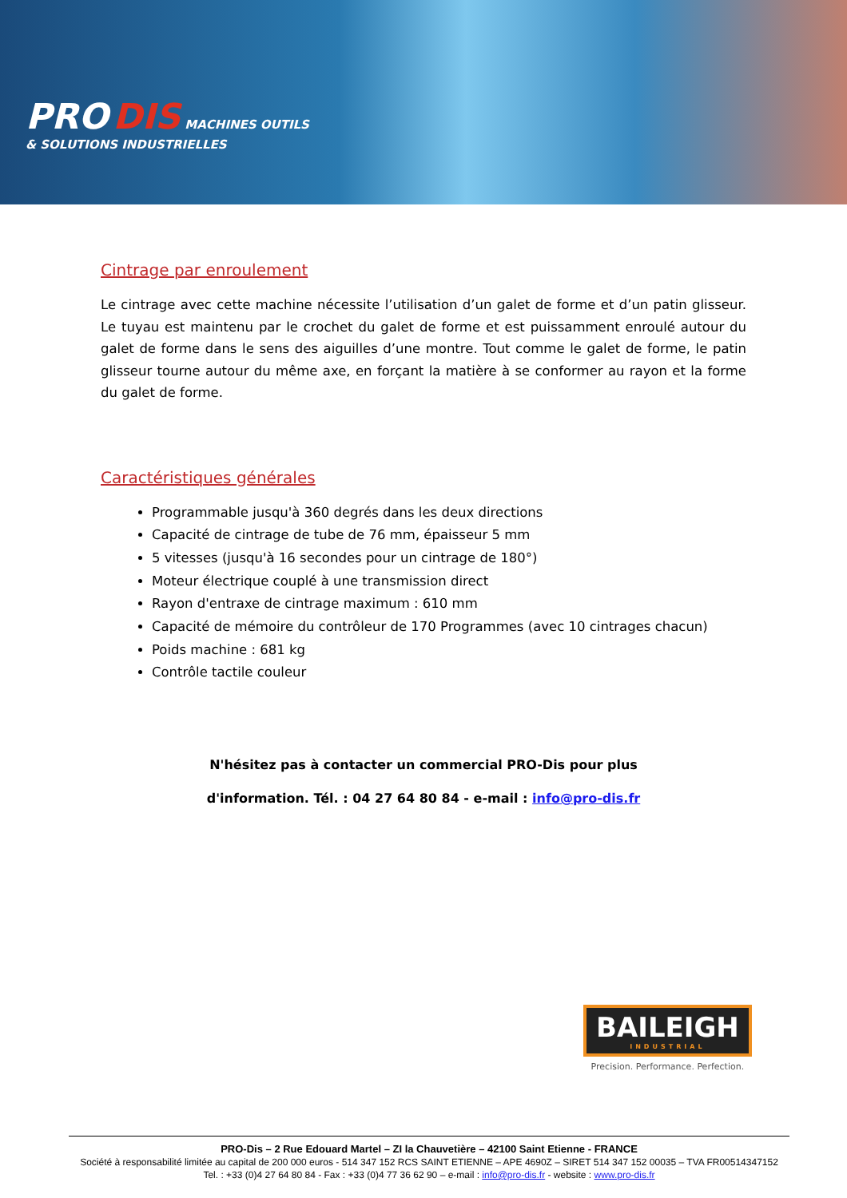PRO DIS MACHINES OUTILS
& SOLUTIONS INDUSTRIELLES
Cintrage par enroulement
Le cintrage avec cette machine nécessite l’utilisation d’un galet de forme et d’un patin glisseur. Le tuyau est maintenu par le crochet du galet de forme et est puissamment enroulé autour du galet de forme dans le sens des aiguilles d’une montre. Tout comme le galet de forme, le patin glisseur tourne autour du même axe, en forçant la matière à se conformer au rayon et la forme du galet de forme.
Caractéristiques générales
Programmable jusqu'à 360 degrés dans les deux directions
Capacité de cintrage de tube de 76 mm, épaisseur 5 mm
5 vitesses (jusqu'à 16 secondes pour un cintrage de 180°)
Moteur électrique couplé à une transmission direct
Rayon d'entraxe de cintrage maximum : 610 mm
Capacité de mémoire du contrôleur de 170 Programmes (avec 10 cintrages chacun)
Poids machine : 681 kg
Contrôle tactile couleur
N'hésitez pas à contacter un commercial PRO-Dis pour plus
d'information. Tél. : 04 27 64 80 84 - e-mail : info@pro-dis.fr
BAILEIGH
INDUSTRIAL
Precision. Performance. Perfection.
PRO-Dis – 2 Rue Edouard Martel – ZI la Chauvetière – 42100 Saint Etienne - FRANCE
Société à responsabilité limitée au capital de 200 000 euros - 514 347 152 RCS SAINT ETIENNE – APE 4690Z – SIRET 514 347 152 00035 – TVA FR00514347152
Tel. : +33 (0)4 27 64 80 84 - Fax : +33 (0)4 77 36 62 90 – e-mail : info@pro-dis.fr - website : www.pro-dis.fr